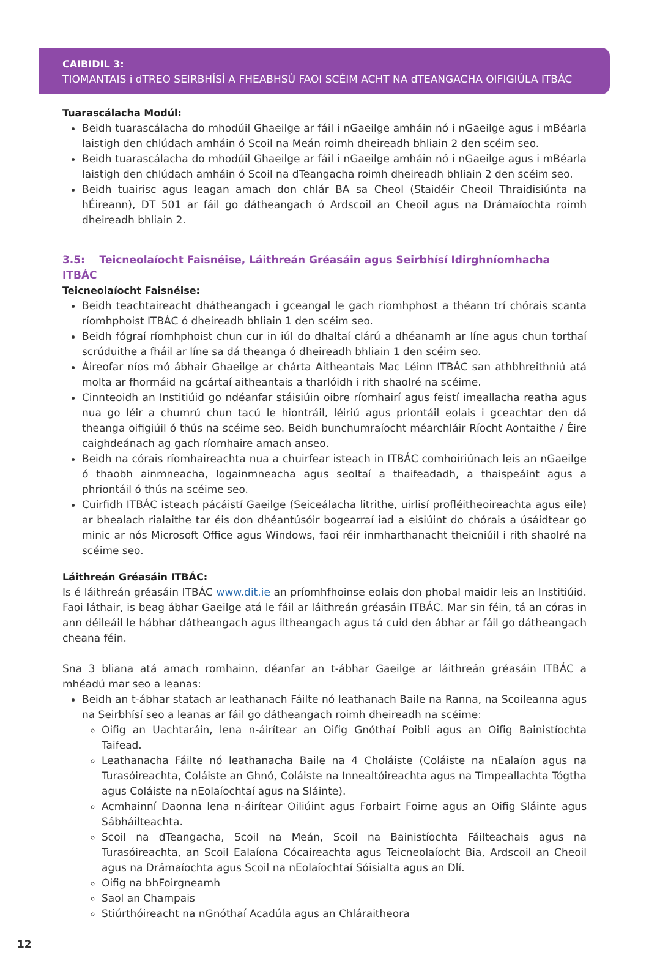CAIBIDIL 3:
TIOMANTAIS i dTREO SEIRBHÍSÍ A FHEABHSÚ FAOI SCÉIM ACHT NA dTEANGACHA OIFIGIÚLA ITBÁC
Tuarascálacha Modúl:
Beidh tuarascálacha do mhodúil Ghaeilge ar fáil i nGaeilge amháin nó i nGaeilge agus i mBéarla laistigh den chlúdach amháin ó Scoil na Meán roimh dheireadh bhliain 2 den scéim seo.
Beidh tuarascálacha do mhodúil Ghaeilge ar fáil i nGaeilge amháin nó i nGaeilge agus i mBéarla laistigh den chlúdach amháin ó Scoil na dTeangacha roimh dheireadh bhliain 2 den scéim seo.
Beidh tuairisc agus leagan amach don chlár BA sa Cheol (Staidéir Cheoil Thraidisiúnta na hÉireann), DT 501 ar fáil go dátheangach ó Ardscoil an Cheoil agus na Drámaíochta roimh dheireadh bhliain 2.
3.5: Teicneolaíocht Faisnéise, Láithreán Gréasáin agus Seirbhísí Idirghníomhacha ITBÁC
Teicneolaíocht Faisnéise:
Beidh teachtaireacht dhátheangach i gceangal le gach ríomhphost a théann trí chórais scanta ríomhphoist ITBÁC ó dheireadh bhliain 1 den scéim seo.
Beidh fógraí ríomhphoist chun cur in iúl do dhaltaí clárú a dhéanamh ar líne agus chun torthaí scrúduithe a fháil ar líne sa dá theanga ó dheireadh bhliain 1 den scéim seo.
Áireofar níos mó ábhair Ghaeilge ar chárta Aitheantais Mac Léinn ITBÁC san athbhreithniú atá molta ar fhormáid na gcártaí aitheantais a tharlóidh i rith shaolré na scéime.
Cinnteoidh an Institiúid go ndéanfar stáisiúin oibre ríomhairí agus feistí imeallacha reatha agus nua go léir a chumrú chun tacú le hiontráil, léiriú agus priontáil eolais i gceachtar den dá theanga oifigiúil ó thús na scéime seo. Beidh bunchumraíocht méarchláir Ríocht Aontaithe / Éire caighdeánach ag gach ríomhaire amach anseo.
Beidh na córais ríomhaireachta nua a chuirfear isteach in ITBÁC comhoiriúnach leis an nGaeilge ó thaobh ainmneacha, logainmneacha agus seoltaí a thaifeadadh, a thaispeáint agus a phriontáil ó thús na scéime seo.
Cuirfidh ITBÁC isteach pácáistí Gaeilge (Seiceálacha litrithe, uirlisí profléitheoireachta agus eile) ar bhealach rialaithe tar éis don dhéantúsóir bogearraí iad a eisiúint do chórais a úsáidtear go minic ar nós Microsoft Office agus Windows, faoi réir inmharthanacht theicniúil i rith shaolré na scéime seo.
Láithreán Gréasáin ITBÁC:
Is é láithreán gréasáin ITBÁC www.dit.ie an príomhfhoinse eolais don phobal maidir leis an Institiúid. Faoi láthair, is beag ábhar Gaeilge atá le fáil ar láithreán gréasáin ITBÁC. Mar sin féin, tá an córas in ann déileáil le hábhar dátheangach agus iltheangach agus tá cuid den ábhar ar fáil go dátheangach cheana féin.
Sna 3 bliana atá amach romhainn, déanfar an t-ábhar Gaeilge ar láithreán gréasáin ITBÁC a mhéadú mar seo a leanas:
Beidh an t-ábhar statach ar leathanach Fáilte nó leathanach Baile na Ranna, na Scoileanna agus na Seirbhísí seo a leanas ar fáil go dátheangach roimh dheireadh na scéime:
Oifig an Uachtaráin, lena n-áirítear an Oifig Gnóthaí Poiblí agus an Oifig Bainistíochta Taifead.
Leathanacha Fáilte nó leathanacha Baile na 4 Choláiste (Coláiste na nEalaíon agus na Turasóireachta, Coláiste an Ghnó, Coláiste na Innealtóireachta agus na Timpeallachta Tógtha agus Coláiste na nEolaíochtaí agus na Sláinte).
Acmhainní Daonna lena n-áirítear Oiliúint agus Forbairt Foirne agus an Oifig Sláinte agus Sábháilteachta.
Scoil na dTeangacha, Scoil na Meán, Scoil na Bainistíochta Fáilteachais agus na Turasóireachta, an Scoil Ealaíona Cócaireachta agus Teicneolaíocht Bia, Ardscoil an Cheoil agus na Drámaíochta agus Scoil na nEolaíochtaí Sóisialta agus an Dlí.
Oifig na bhFoirgneamh
Saol an Champais
Stiúrthóireacht na nGnóthaí Acadúla agus an Chláraitheora
12